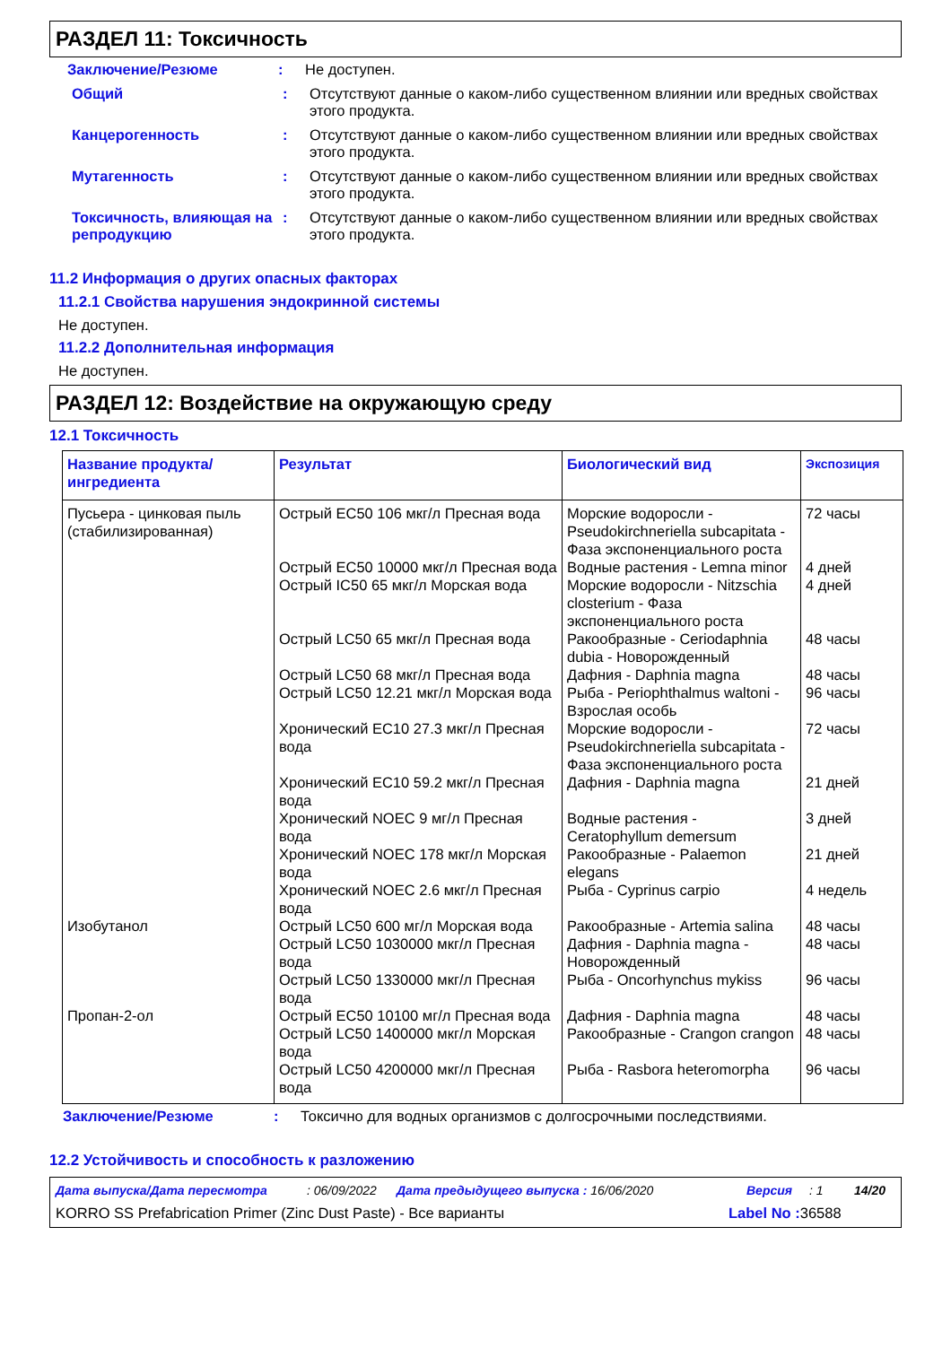РАЗДЕЛ 11: Токсичность
Заключение/Резюме : Не доступен.
Общий : Отсутствуют данные о каком-либо существенном влиянии или вредных свойствах этого продукта.
Канцерогенность : Отсутствуют данные о каком-либо существенном влиянии или вредных свойствах этого продукта.
Мутагенность : Отсутствуют данные о каком-либо существенном влиянии или вредных свойствах этого продукта.
Токсичность, влияющая на репродукцию
: Отсутствуют данные о каком-либо существенном влиянии или вредных свойствах этого продукта.
11.2 Информация о других опасных факторах
11.2.1 Свойства нарушения эндокринной системы
Не доступен.
11.2.2 Дополнительная информация
Не доступен.
РАЗДЕЛ 12: Воздействие на окружающую среду
12.1 Токсичность
| Название продукта/ ингредиента | Результат | Биологический вид | Экспозиция |
| --- | --- | --- | --- |
| Пусьера - цинковая пыль (стабилизированная) | Острый EC50 106 мкг/л Пресная вода | Морские водоросли - Pseudokirchneriella subcapitata - Фаза экспоненциального роста | 72 часы |
| | Острый EC50 10000 мкг/л Пресная вода | Водные растения - Lemna minor | 4 дней |
| | Острый IC50 65 мкг/л Морская вода | Морские водоросли - Nitzschia closterium - Фаза экспоненциального роста | 4 дней |
| | Острый LC50 65 мкг/л Пресная вода | Ракообразные - Ceriodaphnia dubia - Новорожденный | 48 часы |
| | Острый LC50 68 мкг/л Пресная вода | Дафния - Daphnia magna | 48 часы |
| | Острый LC50 12.21 мкг/л Морская вода | Рыба - Periophthalmus waltoni - Взрослая особь | 96 часы |
| | Хронический EC10 27.3 мкг/л Пресная вода | Морские водоросли - Pseudokirchneriella subcapitata - Фаза экспоненциального роста | 72 часы |
| | Хронический EC10 59.2 мкг/л Пресная вода | Дафния - Daphnia magna | 21 дней |
| | Хронический NOEC 9 мг/л Пресная вода | Водные растения - Ceratophyllum demersum | 3 дней |
| | Хронический NOEC 178 мкг/л Морская вода | Ракообразные - Palaemon elegans | 21 дней |
| | Хронический NOEC 2.6 мкг/л Пресная вода | Рыба - Cyprinus carpio | 4 недель |
| Изобутанол | Острый LC50 600 мг/л Морская вода | Ракообразные - Artemia salina | 48 часы |
| | Острый LC50 1030000 мкг/л Пресная вода | Дафния - Daphnia magna - Новорожденный | 48 часы |
| | Острый LC50 1330000 мкг/л Пресная вода | Рыба - Oncorhynchus mykiss | 96 часы |
| Пропан-2-ол | Острый EC50 10100 мг/л Пресная вода | Дафния - Daphnia magna | 48 часы |
| | Острый LC50 1400000 мкг/л Морская вода | Ракообразные - Crangon crangon | 48 часы |
| | Острый LC50 4200000 мкг/л Пресная вода | Рыба - Rasbora heteromorpha | 96 часы |
Заключение/Резюме : Токсично для водных организмов с долгосрочными последствиями.
12.2 Устойчивость и способность к разложению
Дата выпуска/Дата пересмотра: 06/09/2022 Дата предыдущего выпуска : 16/06/2020 Версия: 1 14/20
KORRO SS Prefabrication Primer (Zinc Dust Paste) - Все варианты Label No : 36588